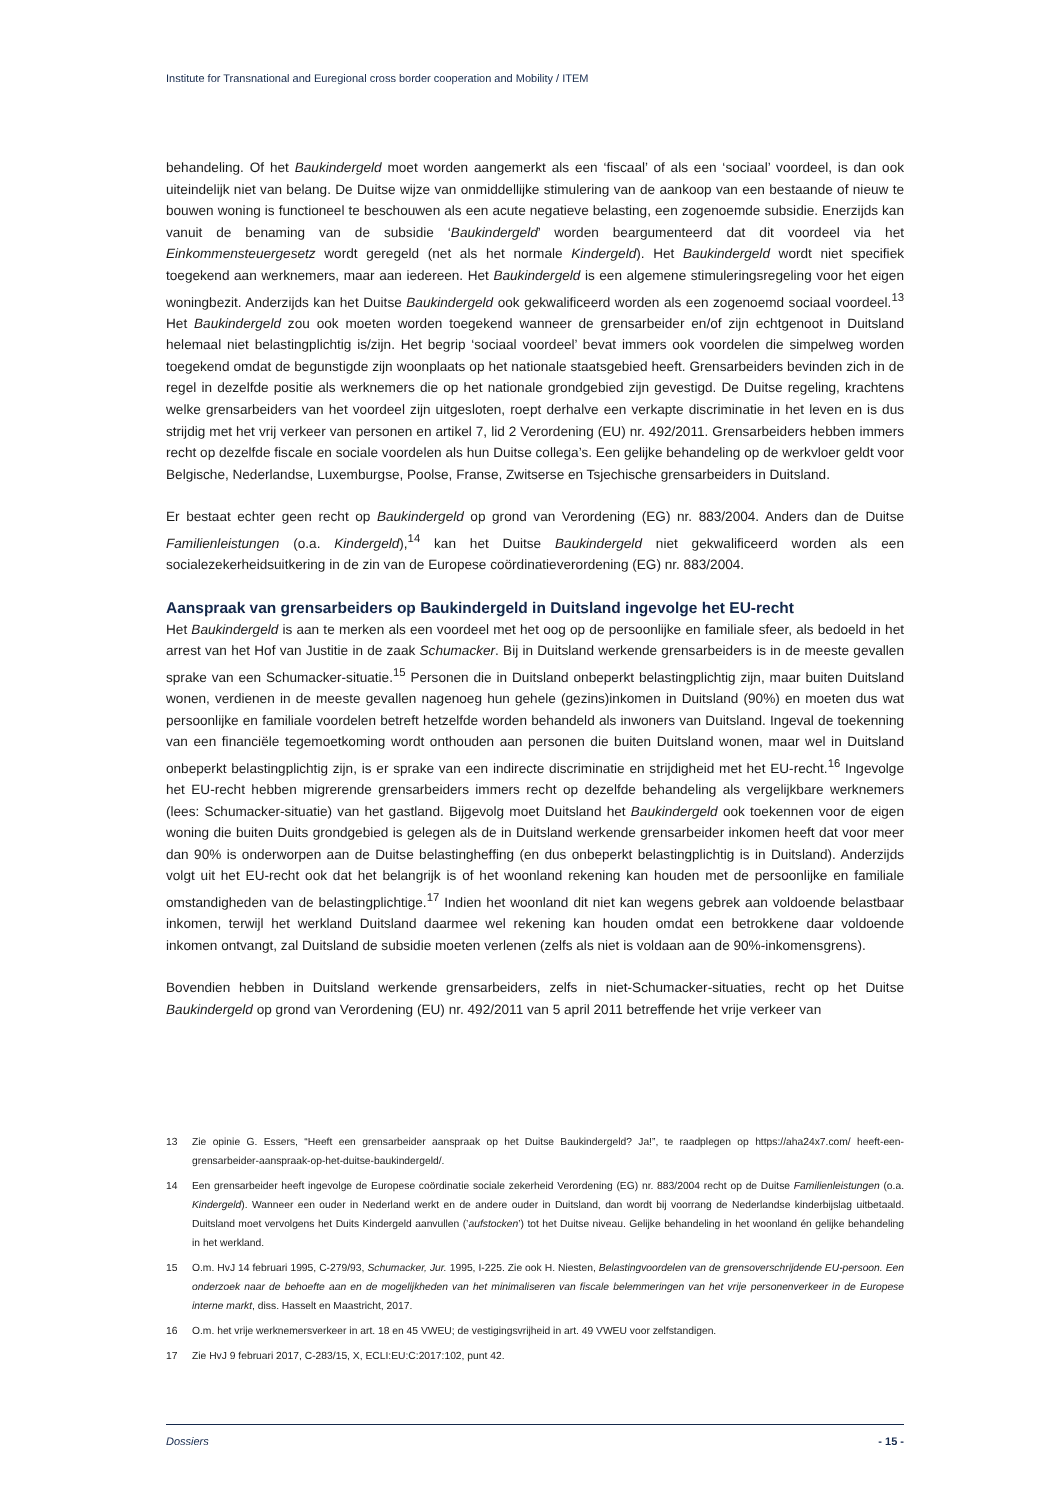Institute for Transnational and Euregional cross border cooperation and Mobility / ITEM
behandeling. Of het Baukindergeld moet worden aangemerkt als een ‘fiscaal’ of als een ‘sociaal’ voordeel, is dan ook uiteindelijk niet van belang. De Duitse wijze van onmiddellijke stimulering van de aankoop van een bestaande of nieuw te bouwen woning is functioneel te beschouwen als een acute negatieve belasting, een zogenoemde subsidie. Enerzijds kan vanuit de benaming van de subsidie ‘Baukindergeld’ worden beargumenteerd dat dit voordeel via het Einkommensteuergesetz wordt geregeld (net als het normale Kindergeld). Het Baukindergeld wordt niet specifiek toegekend aan werknemers, maar aan iedereen. Het Baukindergeld is een algemene stimuleringsregeling voor het eigen woningbezit. Anderzijds kan het Duitse Baukindergeld ook gekwalificeerd worden als een zogenoemd sociaal voordeel.<sup>13</sup> Het Baukindergeld zou ook moeten worden toegekend wanneer de grensarbeider en/of zijn echtgenoot in Duitsland helemaal niet belastingplichtig is/zijn. Het begrip ‘sociaal voordeel’ bevat immers ook voordelen die simpelweg worden toegekend omdat de begunstigde zijn woonplaats op het nationale staatsgebied heeft. Grensarbeiders bevinden zich in de regel in dezelfde positie als werknemers die op het nationale grondgebied zijn gevestigd. De Duitse regeling, krachtens welke grensarbeiders van het voordeel zijn uitgesloten, roept derhalve een verkapte discriminatie in het leven en is dus strijdig met het vrij verkeer van personen en artikel 7, lid 2 Verordening (EU) nr. 492/2011. Grensarbeiders hebben immers recht op dezelfde fiscale en sociale voordelen als hun Duitse collega’s. Een gelijke behandeling op de werkvloer geldt voor Belgische, Nederlandse, Luxemburgse, Poolse, Franse, Zwitserse en Tsjechische grensarbeiders in Duitsland.
Er bestaat echter geen recht op Baukindergeld op grond van Verordening (EG) nr. 883/2004. Anders dan de Duitse Familienleistungen (o.a. Kindergeld),<sup>14</sup> kan het Duitse Baukindergeld niet gekwalificeerd worden als een socialezekerheidsuitkering in de zin van de Europese coördinatieverordening (EG) nr. 883/2004.
Aanspraak van grensarbeiders op Baukindergeld in Duitsland ingevolge het EU-recht
Het Baukindergeld is aan te merken als een voordeel met het oog op de persoonlijke en familiale sfeer, als bedoeld in het arrest van het Hof van Justitie in de zaak Schumacker. Bij in Duitsland werkende grensarbeiders is in de meeste gevallen sprake van een Schumacker-situatie.<sup>15</sup> Personen die in Duitsland onbeperkt belastingplichtig zijn, maar buiten Duitsland wonen, verdienen in de meeste gevallen nagenoeg hun gehele (gezins)inkomen in Duitsland (90%) en moeten dus wat persoonlijke en familiale voordelen betreft hetzelfde worden behandeld als inwoners van Duitsland. Ingeval de toekenning van een financiële tegemoetkoming wordt onthouden aan personen die buiten Duitsland wonen, maar wel in Duitsland onbeperkt belastingplichtig zijn, is er sprake van een indirecte discriminatie en strijdigheid met het EU-recht.<sup>16</sup> Ingevolge het EU-recht hebben migrerende grensarbeiders immers recht op dezelfde behandeling als vergelijkbare werknemers (lees: Schumacker-situatie) van het gastland. Bijgevolg moet Duitsland het Baukindergeld ook toekennen voor de eigen woning die buiten Duits grondgebied is gelegen als de in Duitsland werkende grensarbeider inkomen heeft dat voor meer dan 90% is onderworpen aan de Duitse belastingheffing (en dus onbeperkt belastingplichtig is in Duitsland). Anderzijds volgt uit het EU-recht ook dat het belangrijk is of het woonland rekening kan houden met de persoonlijke en familiale omstandigheden van de belastingplichtige.<sup>17</sup> Indien het woonland dit niet kan wegens gebrek aan voldoende belastbaar inkomen, terwijl het werkland Duitsland daarmee wel rekening kan houden omdat een betrokkene daar voldoende inkomen ontvangt, zal Duitsland de subsidie moeten verlenen (zelfs als niet is voldaan aan de 90%-inkomensgrens).
Bovendien hebben in Duitsland werkende grensarbeiders, zelfs in niet-Schumacker-situaties, recht op het Duitse Baukindergeld op grond van Verordening (EU) nr. 492/2011 van 5 april 2011 betreffende het vrije verkeer van
13 Zie opinie G. Essers, “Heeft een grensarbeider aanspraak op het Duitse Baukindergeld? Ja!”, te raadplegen op https://aha24x7.com/ heeft-een-grensarbeider-aanspraak-op-het-duitse-baukindergeld/.
14 Een grensarbeider heeft ingevolge de Europese coördinatie sociale zekerheid Verordening (EG) nr. 883/2004 recht op de Duitse Familienleistungen (o.a. Kindergeld). Wanneer een ouder in Nederland werkt en de andere ouder in Duitsland, dan wordt bij voorrang de Nederlandse kinderbijslag uitbetaald. Duitsland moet vervolgens het Duits Kindergeld aanvullen (’aufstocken’) tot het Duitse niveau. Gelijke behandeling in het woonland én gelijke behandeling in het werkland.
15 O.m. HvJ 14 februari 1995, C-279/93, Schumacker, Jur. 1995, I-225. Zie ook H. Niesten, Belastingvoordelen van de grensoverschrijdende EU-persoon. Een onderzoek naar de behoefte aan en de mogelijkheden van het minimaliseren van fiscale belemmeringen van het vrije personenverkeer in de Europese interne markt, diss. Hasselt en Maastricht, 2017.
16 O.m. het vrije werknemersverkeer in art. 18 en 45 VWEU; de vestigingsvrijheid in art. 49 VWEU voor zelfstandigen.
17 Zie HvJ 9 februari 2017, C-283/15, X, ECLI:EU:C:2017:102, punt 42.
Dossiers - 15 -